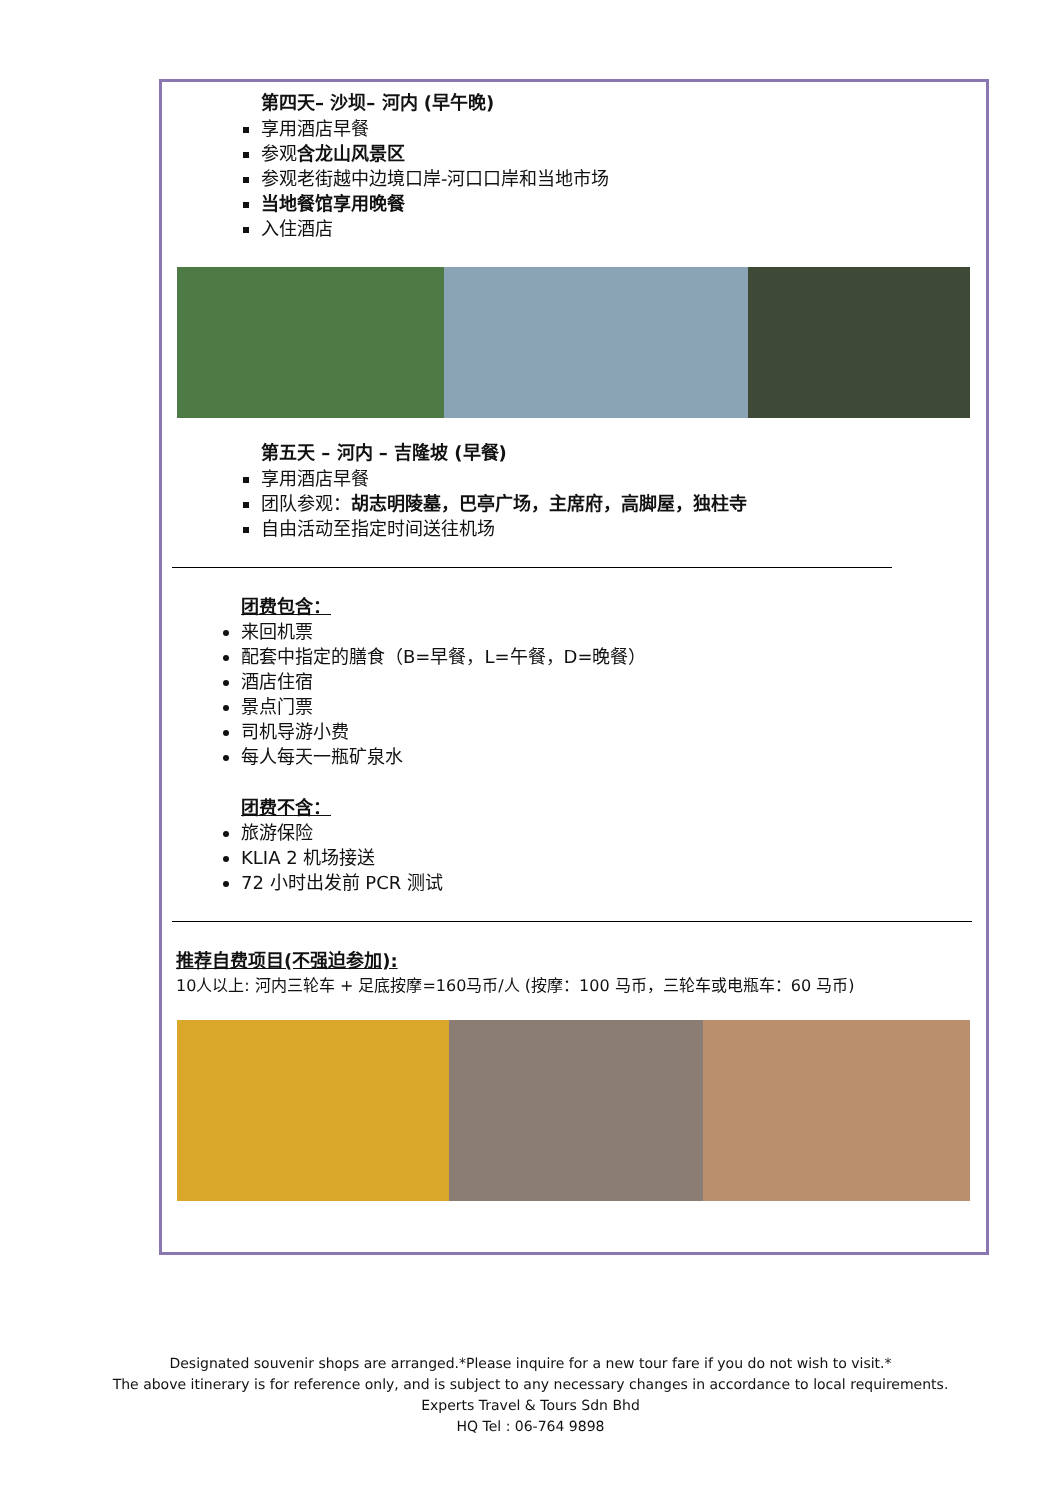第四天– 沙坝– 河内 (早午晚)
享用酒店早餐
参观含龙山风景区
参观老街越中边境口岸-河口口岸和当地市场
当地餐馆享用晚餐
入住酒店
第五天 – 河内 – 吉隆坡 (早餐)
享用酒店早餐
团队参观：胡志明陵墓，巴亭广场，主席府，高脚屋，独柱寺
自由活动至指定时间送往机场
团费包含：
来回机票
配套中指定的膳食（B=早餐，L=午餐，D=晚餐）
酒店住宿
景点门票
司机导游小费
每人每天一瓶矿泉水
团费不含：
旅游保险
KLIA 2 机场接送
72 小时出发前 PCR 测试
推荐自费项目(不强迫参加):
10人以上: 河内三轮车 + 足底按摩=160马币/人 (按摩：100 马币，三轮车或电瓶车：60 马币)
Designated souvenir shops are arranged.*Please inquire for a new tour fare if you do not wish to visit.*
The above itinerary is for reference only, and is subject to any necessary changes in accordance to local requirements.
Experts Travel & Tours Sdn Bhd
HQ Tel : 06-764 9898